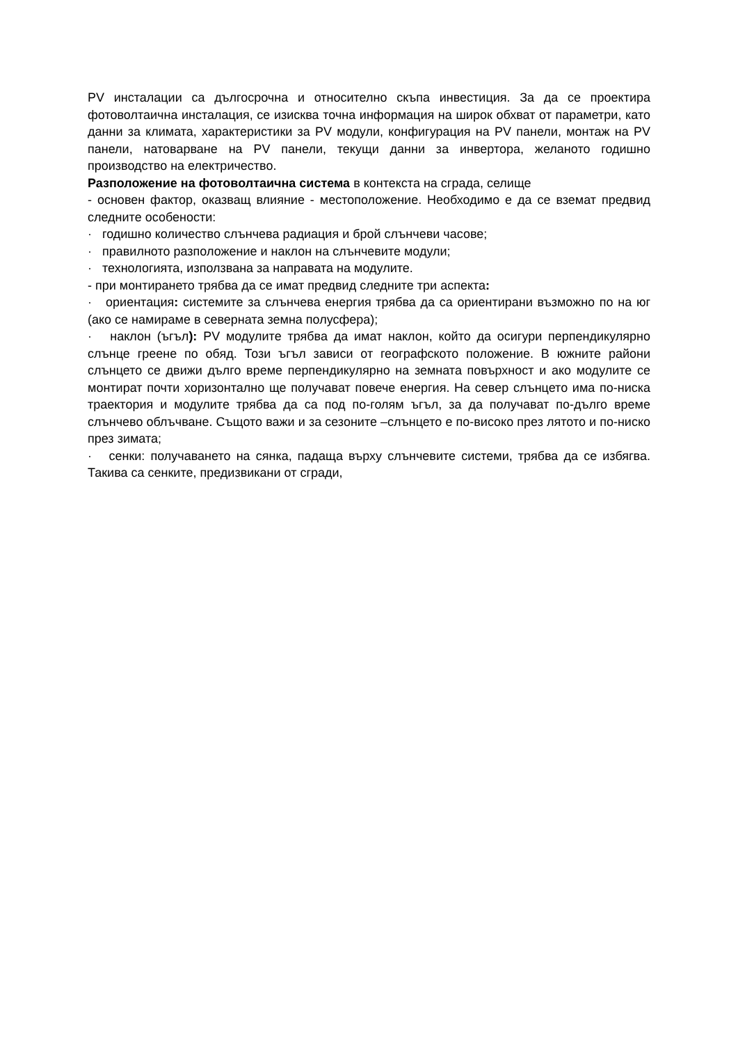PV инсталации са дългосрочна и относително скъпа инвестиция. За да се проектира фотоволтаична инсталация, се изисква точна информация на широк обхват от параметри, като данни за климата, характеристики за PV модули, конфигурация на PV панели, монтаж на PV панели, натоварване на PV панели, текущи данни за инвертора, желаното годишно производство на електричество.
Разположение на фотоволтаична система в контекста на сграда, селище
- основен фактор, оказващ влияние - местоположение. Необходимо е да се вземат предвид следните особености:
· годишно количество слънчева радиация и брой слънчеви часове;
· правилното разположение и наклон на слънчевите модули;
· технологията, използвана за направата на модулите.
- при монтирането трябва да се имат предвид следните три аспекта:
· ориентация: системите за слънчева енергия трябва да са ориентирани възможно по на юг (ако се намираме в северната земна полусфера);
· наклон (ъгъл): PV модулите трябва да имат наклон, който да осигури перпендикулярно слънце греене по обяд. Този ъгъл зависи от географското положение. В южните райони слънцето се движи дълго време перпендикулярно на земната повърхност и ако модулите се монтират почти хоризонтално ще получават повече енергия. На север слънцето има по-ниска траектория и модулите трябва да са под по-голям ъгъл, за да получават по-дълго време слънчево облъчване. Същото важи и за сезоните –слънцето е по-високо през лятото и по-ниско през зимата;
· сенки: получаването на сянка, падаща върху слънчевите системи, трябва да се избягва. Такива са сенките, предизвикани от сгради,